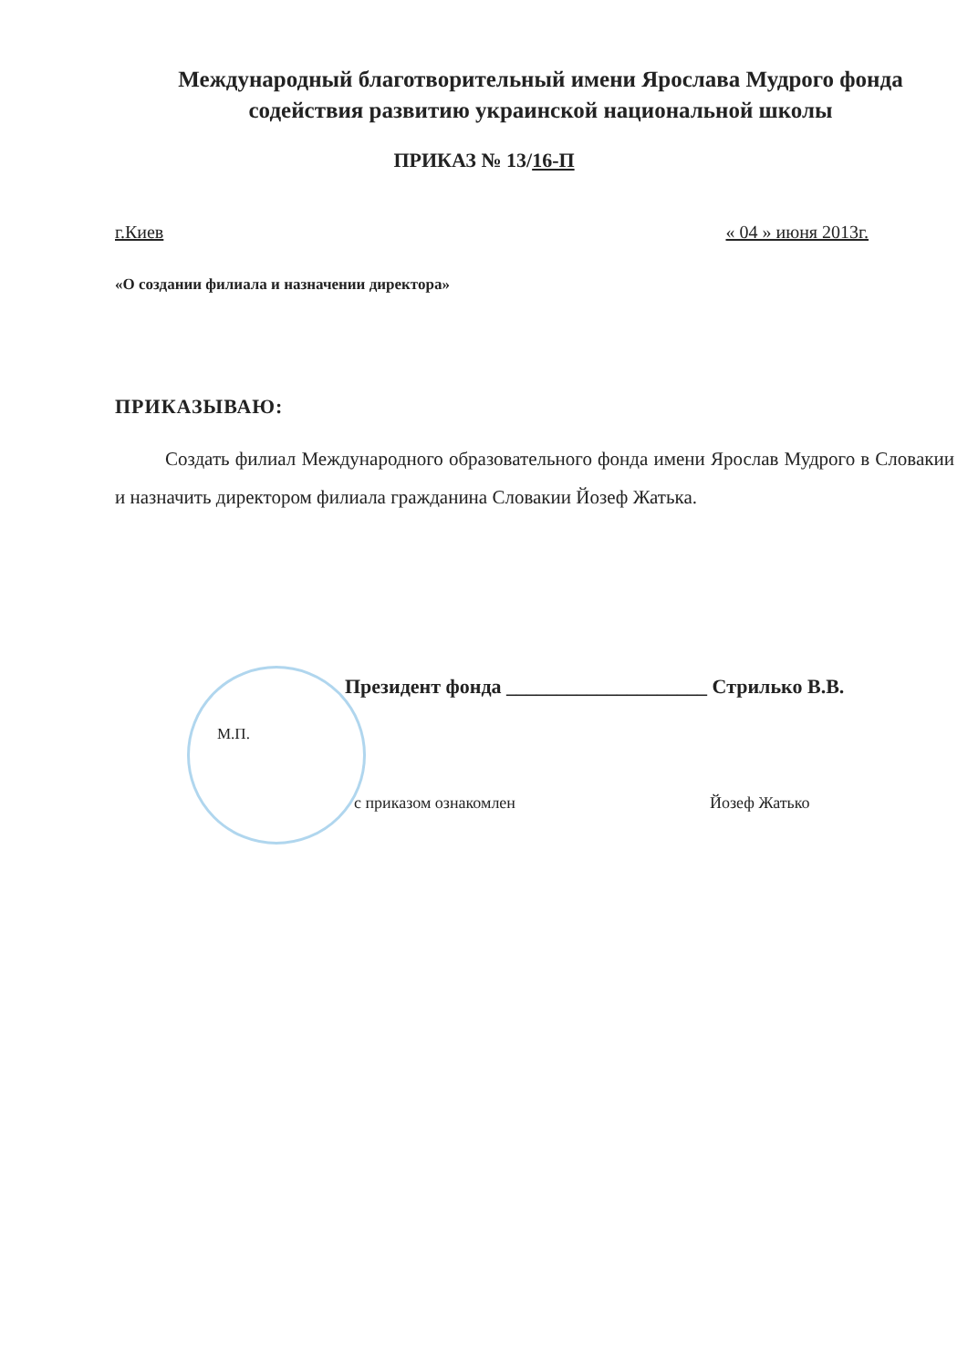Международный благотворительный имени Ярослава Мудрого фонда содействия развитию украинской национальной школы
ПРИКАЗ № 13/16-П
г.Киев « 04 » июня 2013г.
«О создании филиала и назначении директора»
ПРИКАЗЫВАЮ:
Создать филиал Международного образовательного фонда имени Ярослав Мудрого в Словакии и назначить директором филиала гражданина Словакии Йозеф Жатька.
Президент фонда ____________________ Стрилько В.В.
М.П.
с приказом ознакомлен Йозеф Жатько